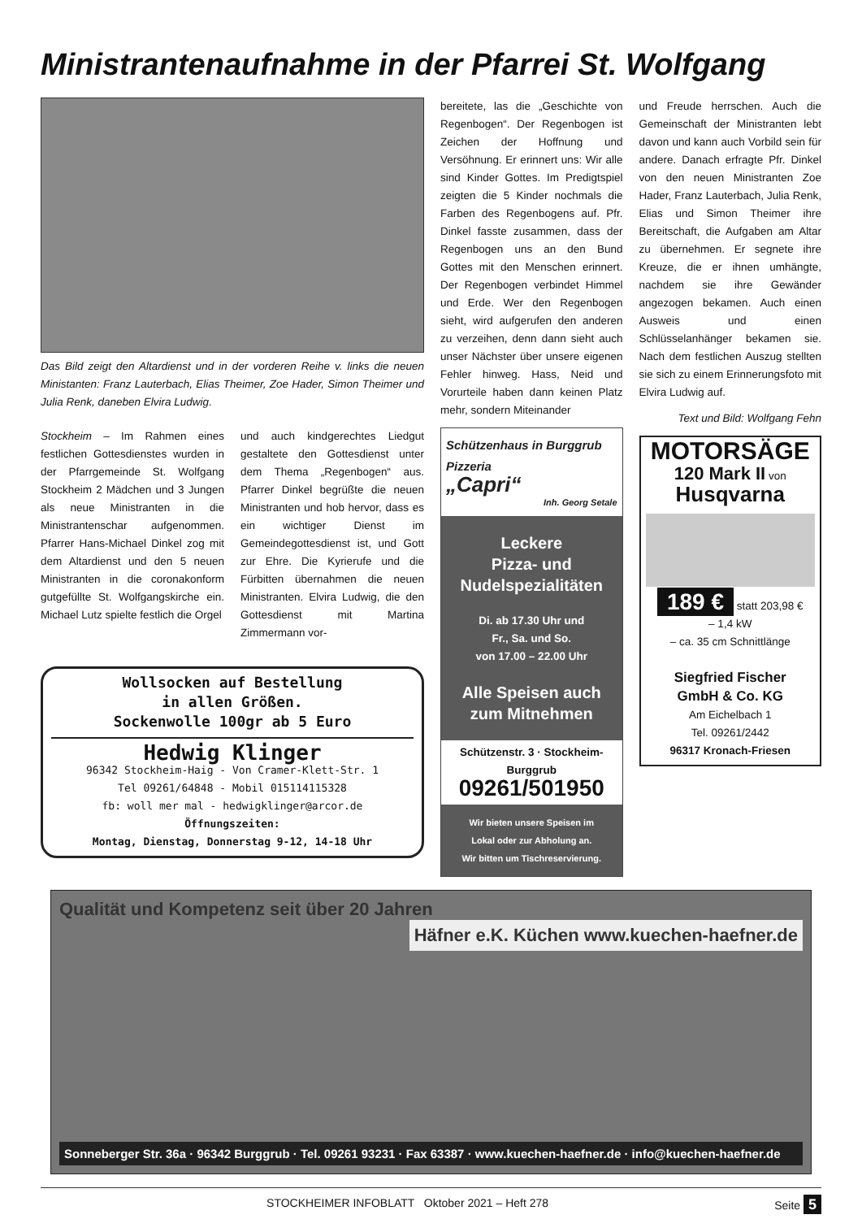Ministrantenaufnahme in der Pfarrei St. Wolfgang
Das Bild zeigt den Altardienst und in der vorderen Reihe v. links die neuen Ministanten: Franz Lauterbach, Elias Theimer, Zoe Hader, Simon Theimer und Julia Renk, daneben Elvira Ludwig.
Stockheim – Im Rahmen eines festlichen Gottesdienstes wurden in der Pfarrgemeinde St. Wolfgang Stockheim 2 Mädchen und 3 Jungen als neue Ministranten in die Ministrantenschar aufgenommen. Pfarrer Hans-Michael Dinkel zog mit dem Altardienst und den 5 neuen Ministranten in die coronakonform gutgefüllte St. Wolfgangskirche ein. Michael Lutz spielte festlich die Orgel
und auch kindgerechtes Liedgut gestaltete den Gottesdienst unter dem Thema „Regenbogen“ aus. Pfarrer Dinkel begrüßte die neuen Ministranten und hob hervor, dass es ein wichtiger Dienst im Gemeindegottesdienst ist, und Gott zur Ehre. Die Kyrierufe und die Fürbitten übernahmen die neuen Ministranten. Elvira Ludwig, die den Gottesdienst mit Martina Zimmermann vor-
Wollsocken auf Bestellung
in allen Größen.
Sockenwolle 100gr ab 5 Euro
Hedwig Klinger
96342 Stockheim-Haig - Von Cramer-Klett-Str. 1
Tel 09261/64848 - Mobil 015114115328
fb: woll mer mal - hedwigklinger@arcor.de
Öffnungszeiten:
Montag, Dienstag, Donnerstag 9-12, 14-18 Uhr
bereitete, las die „Geschichte von Regenbogen“. Der Regenbogen ist Zeichen der Hoffnung und Versöhnung. Er erinnert uns: Wir alle sind Kinder Gottes. Im Predigtspiel zeigten die 5 Kinder nochmals die Farben des Regenbogens auf. Pfr. Dinkel fasste zusammen, dass der Regenbogen uns an den Bund Gottes mit den Menschen erinnert. Der Regenbogen verbindet Himmel und Erde. Wer den Regenbogen sieht, wird aufgerufen den anderen zu verzeihen, denn dann sieht auch unser Nächster über unsere eigenen Fehler hinweg. Hass, Neid und Vorurteile haben dann keinen Platz mehr, sondern Miteinander
Schützenhaus in Burggrub
Pizzeria
„Capri“
Inh. Georg Setale
Leckere
Pizza- und
Nudelspezialitäten
Di. ab 17.30 Uhr und
Fr., Sa. und So.
von 17.00 – 22.00 Uhr
Alle Speisen auch
zum Mitnehmen
Schützenstr. 3 · Stockheim-Burggrub
09261/501950
Wir bieten unsere Speisen im
Lokal oder zur Abholung an.
Wir bitten um Tischreservierung.
und Freude herrschen. Auch die Gemeinschaft der Ministranten lebt davon und kann auch Vorbild sein für andere. Danach erfragte Pfr. Dinkel von den neuen Ministranten Zoe Hader, Franz Lauterbach, Julia Renk, Elias und Simon Theimer ihre Bereitschaft, die Aufgaben am Altar zu übernehmen. Er segnete ihre Kreuze, die er ihnen umhängte, nachdem sie ihre Gewänder angezogen bekamen. Auch einen Ausweis und einen Schlüsselanhänger bekamen sie. Nach dem festlichen Auszug stellten sie sich zu einem Erinnerungsfoto mit Elvira Ludwig auf.
Text und Bild: Wolfgang Fehn
MOTORSÄGE
120 Mark II von
Husqvarna
189 € statt 203,98 €
– 1,4 kW
– ca. 35 cm Schnittlänge
Siegfried Fischer
GmbH & Co. KG
Am Eichelbach 1
Tel. 09261/2442
96317 Kronach-Friesen
Qualität und Kompetenz seit über 20 Jahren Häfner e.K. Küchen www.kuechen-haefner.de
Sonneberger Str. 36a · 96342 Burggrub · Tel. 09261 93231 · Fax 63387 · www.kuechen-haefner.de · info@kuechen-haefner.de
STOCKHEIMER INFOBLATT Oktober 2021 – Heft 278 Seite 5